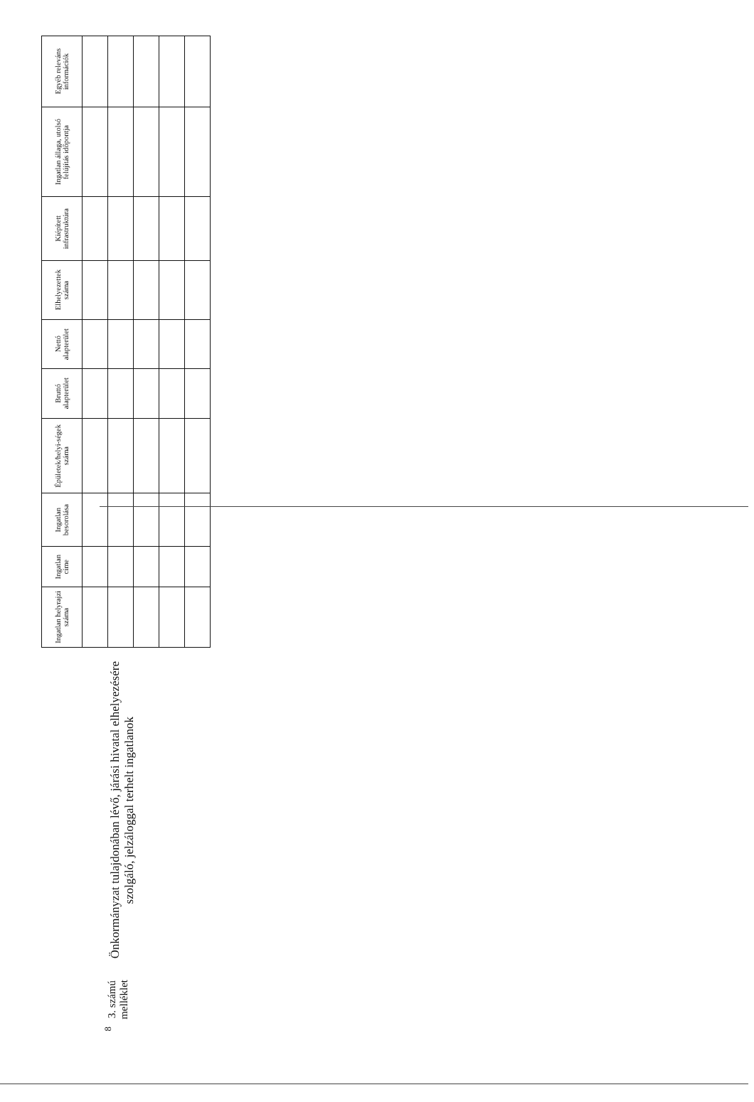8
3. számú melléklet
Önkormányzat tulajdonában lévő, járási hivatal elhelyezésére szolgáló, jelzáloggal terhelt ingatlanok
| Ingatlan helyrajzi száma | Ingatlan címe | Ingatlan besorolása | Épületek/helyi-ségek száma | Bruttó alapterület | Nettó alapterület | Elhelyezettek száma | Kiépített infrastruktúra | Ingatlan állaga, utolsó felújítás időpontja | Egyéb releváns információk |
| --- | --- | --- | --- | --- | --- | --- | --- | --- | --- |